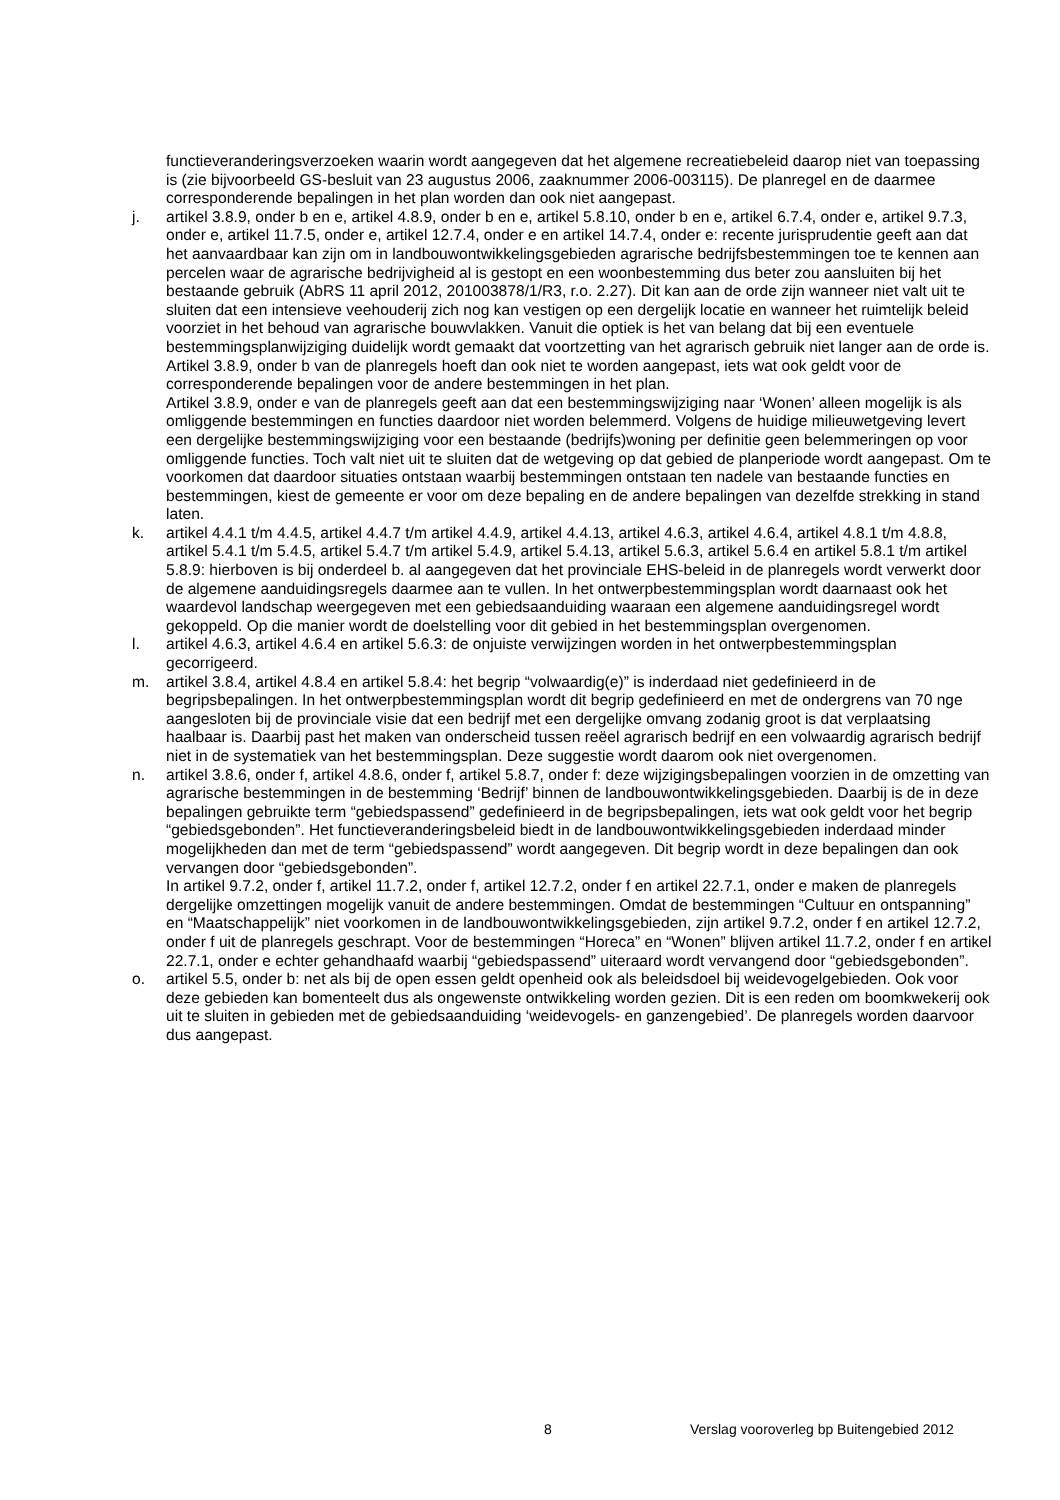functieveranderingsverzoeken waarin wordt aangegeven dat het algemene recreatiebeleid daarop niet van toepassing is (zie bijvoorbeeld GS-besluit van 23 augustus 2006, zaaknummer 2006-003115). De planregel en de daarmee corresponderende bepalingen in het plan worden dan ook niet aangepast.
j. artikel 3.8.9, onder b en e, artikel 4.8.9, onder b en e, artikel 5.8.10, onder b en e, artikel 6.7.4, onder e, artikel 9.7.3, onder e, artikel 11.7.5, onder e, artikel 12.7.4, onder e en artikel 14.7.4, onder e: recente jurisprudentie geeft aan dat het aanvaardbaar kan zijn om in landbouwontwikkelingsgebieden agrarische bedrijfsbestemmingen toe te kennen aan percelen waar de agrarische bedrijvigheid al is gestopt en een woonbestemming dus beter zou aansluiten bij het bestaande gebruik (AbRS 11 april 2012, 201003878/1/R3, r.o. 2.27). Dit kan aan de orde zijn wanneer niet valt uit te sluiten dat een intensieve veehouderij zich nog kan vestigen op een dergelijk locatie en wanneer het ruimtelijk beleid voorziet in het behoud van agrarische bouwvlakken. Vanuit die optiek is het van belang dat bij een eventuele bestemmingsplanwijziging duidelijk wordt gemaakt dat voortzetting van het agrarisch gebruik niet langer aan de orde is.
Artikel 3.8.9, onder b van de planregels hoeft dan ook niet te worden aangepast, iets wat ook geldt voor de corresponderende bepalingen voor de andere bestemmingen in het plan.
Artikel 3.8.9, onder e van de planregels geeft aan dat een bestemmingswijziging naar ‘Wonen’ alleen mogelijk is als omliggende bestemmingen en functies daardoor niet worden belemmerd. Volgens de huidige milieuwetgeving levert een dergelijke bestemmingswijziging voor een bestaande (bedrijfs)woning per definitie geen belemmeringen op voor omliggende functies. Toch valt niet uit te sluiten dat de wetgeving op dat gebied de planperiode wordt aangepast. Om te voorkomen dat daardoor situaties ontstaan waarbij bestemmingen ontstaan ten nadele van bestaande functies en bestemmingen, kiest de gemeente er voor om deze bepaling en de andere bepalingen van dezelfde strekking in stand laten.
k. artikel 4.4.1 t/m 4.4.5, artikel 4.4.7 t/m artikel 4.4.9, artikel 4.4.13, artikel 4.6.3, artikel 4.6.4, artikel 4.8.1 t/m 4.8.8, artikel 5.4.1 t/m 5.4.5, artikel 5.4.7 t/m artikel 5.4.9, artikel 5.4.13, artikel 5.6.3, artikel 5.6.4 en artikel 5.8.1 t/m artikel 5.8.9: hierboven is bij onderdeel b. al aangegeven dat het provinciale EHS-beleid in de planregels wordt verwerkt door de algemene aanduidingsregels daarmee aan te vullen. In het ontwerpbestemmingsplan wordt daarnaast ook het waardevol landschap weergegeven met een gebiedsaanduiding waaraan een algemene aanduidingsregel wordt gekoppeld. Op die manier wordt de doelstelling voor dit gebied in het bestemmingsplan overgenomen.
l. artikel 4.6.3, artikel 4.6.4 en artikel 5.6.3: de onjuiste verwijzingen worden in het ontwerpbestemmingsplan gecorrigeerd.
m. artikel 3.8.4, artikel 4.8.4 en artikel 5.8.4: het begrip “volwaardig(e)” is inderdaad niet gedefinieerd in de begripsbepalingen. In het ontwerpbestemmingsplan wordt dit begrip gedefinieerd en met de ondergrens van 70 nge aangesloten bij de provinciale visie dat een bedrijf met een dergelijke omvang zodanig groot is dat verplaatsing haalbaar is. Daarbij past het maken van onderscheid tussen reëel agrarisch bedrijf en een volwaardig agrarisch bedrijf niet in de systematiek van het bestemmingsplan. Deze suggestie wordt daarom ook niet overgenomen.
n. artikel 3.8.6, onder f, artikel 4.8.6, onder f, artikel 5.8.7, onder f: deze wijzigingsbepalingen voorzien in de omzetting van agrarische bestemmingen in de bestemming ‘Bedrijf’ binnen de landbouwontwikkelingsgebieden. Daarbij is de in deze bepalingen gebruikte term “gebiedspassend” gedefinieerd in de begripsbepalingen, iets wat ook geldt voor het begrip “gebiedsgebonden”. Het functieveranderingsbeleid biedt in de landbouwontwikkelingsgebieden inderdaad minder mogelijkheden dan met de term “gebiedspassend” wordt aangegeven. Dit begrip wordt in deze bepalingen dan ook vervangen door “gebiedsgebonden”.
In artikel 9.7.2, onder f, artikel 11.7.2, onder f, artikel 12.7.2, onder f en artikel 22.7.1, onder e maken de planregels dergelijke omzettingen mogelijk vanuit de andere bestemmingen. Omdat de bestemmingen “Cultuur en ontspanning” en “Maatschappelijk” niet voorkomen in de landbouwontwikkelingsgebieden, zijn artikel 9.7.2, onder f en artikel 12.7.2, onder f uit de planregels geschrapt. Voor de bestemmingen “Horeca” en “Wonen” blijven artikel 11.7.2, onder f en artikel 22.7.1, onder e echter gehandhaafd waarbij “gebiedspassend” uiteraard wordt vervangend door “gebiedsgebonden”.
o. artikel 5.5, onder b: net als bij de open essen geldt openheid ook als beleidsdoel bij weidevogelgebieden. Ook voor deze gebieden kan bomenteelt dus als ongewenste ontwikkeling worden gezien. Dit is een reden om boomkwekerij ook uit te sluiten in gebieden met de gebiedsaanduiding ‘weidevogels- en ganzengebied’. De planregels worden daarvoor dus aangepast.
8 Verslag vooroverleg bp Buitengebied 2012